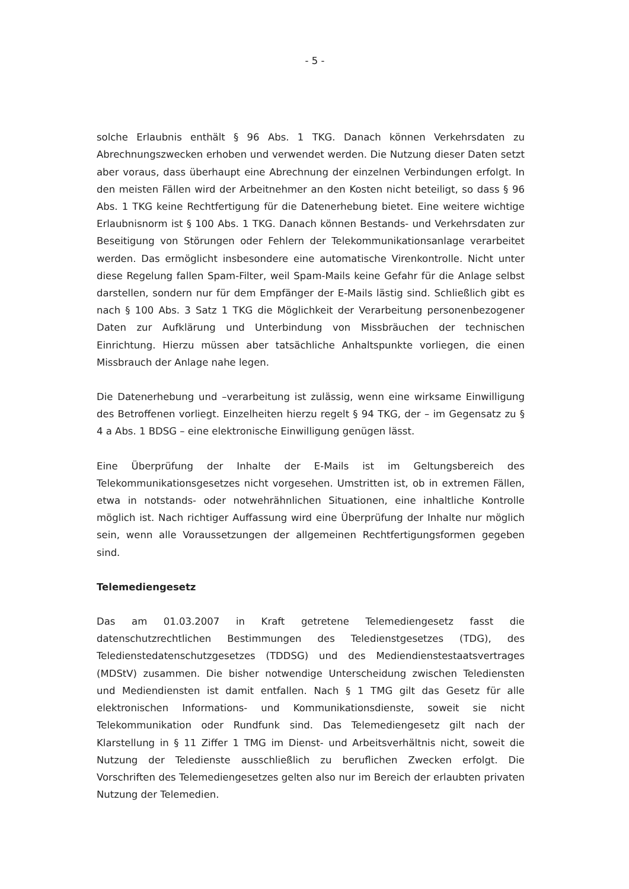- 5 -
solche Erlaubnis enthält § 96 Abs. 1 TKG. Danach können Verkehrsdaten zu Abrechnungszwecken erhoben und verwendet werden. Die Nutzung dieser Daten setzt aber voraus, dass überhaupt eine Abrechnung der einzelnen Verbindungen erfolgt. In den meisten Fällen wird der Arbeitnehmer an den Kosten nicht beteiligt, so dass § 96 Abs. 1 TKG keine Rechtfertigung für die Datenerhebung bietet. Eine weitere wichtige Erlaubnisnorm ist § 100 Abs. 1 TKG. Danach können Bestands- und Verkehrsdaten zur Beseitigung von Störungen oder Fehlern der Telekommunikationsanlage verarbeitet werden. Das ermöglicht insbesondere eine automatische Virenkontrolle. Nicht unter diese Regelung fallen Spam-Filter, weil Spam-Mails keine Gefahr für die Anlage selbst darstellen, sondern nur für dem Empfänger der E-Mails lästig sind. Schließlich gibt es nach § 100 Abs. 3 Satz 1 TKG die Möglichkeit der Verarbeitung personenbezogener Daten zur Aufklärung und Unterbindung von Missbräuchen der technischen Einrichtung. Hierzu müssen aber tatsächliche Anhaltspunkte vorliegen, die einen Missbrauch der Anlage nahe legen.
Die Datenerhebung und –verarbeitung ist zulässig, wenn eine wirksame Einwilligung des Betroffenen vorliegt. Einzelheiten hierzu regelt § 94 TKG, der – im Gegensatz zu § 4 a Abs. 1 BDSG – eine elektronische Einwilligung genügen lässt.
Eine Überprüfung der Inhalte der E-Mails ist im Geltungsbereich des Telekommunikationsgesetzes nicht vorgesehen. Umstritten ist, ob in extremen Fällen, etwa in notstands- oder notwehrähnlichen Situationen, eine inhaltliche Kontrolle möglich ist. Nach richtiger Auffassung wird eine Überprüfung der Inhalte nur möglich sein, wenn alle Voraussetzungen der allgemeinen Rechtfertigungsformen gegeben sind.
Telemediengesetz
Das am 01.03.2007 in Kraft getretene Telemediengesetz fasst die datenschutzrechtlichen Bestimmungen des Teledienstgesetzes (TDG), des Teledienstedatenschutzgesetzes (TDDSG) und des Mediendienstestaatsvertrages (MDStV) zusammen. Die bisher notwendige Unterscheidung zwischen Telediensten und Mediendiensten ist damit entfallen. Nach § 1 TMG gilt das Gesetz für alle elektronischen Informations- und Kommunikationsdienste, soweit sie nicht Telekommunikation oder Rundfunk sind. Das Telemediengesetz gilt nach der Klarstellung in § 11 Ziffer 1 TMG im Dienst- und Arbeitsverhältnis nicht, soweit die Nutzung der Teledienste ausschließlich zu beruflichen Zwecken erfolgt. Die Vorschriften des Telemediengesetzes gelten also nur im Bereich der erlaubten privaten Nutzung der Telemedien.